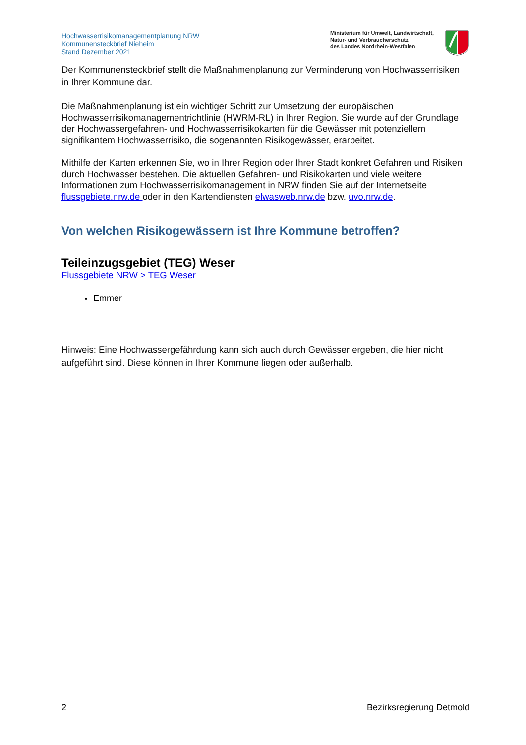Hochwasserrisikomanagementplanung NRW
Kommunensteckbrief Nieheim
Stand Dezember 2021
Ministerium für Umwelt, Landwirtschaft,
Natur- und Verbraucherschutz
des Landes Nordrhein-Westfalen
Der Kommunensteckbrief stellt die Maßnahmenplanung zur Verminderung von Hochwasserrisiken in Ihrer Kommune dar.
Die Maßnahmenplanung ist ein wichtiger Schritt zur Umsetzung der europäischen Hochwasserrisikomanagementrichtlinie (HWRM-RL) in Ihrer Region. Sie wurde auf der Grundlage der Hochwassergefahren- und Hochwasserrisikokarten für die Gewässer mit potenziellem signifikantem Hochwasserrisiko, die sogenannten Risikogewässer, erarbeitet.
Mithilfe der Karten erkennen Sie, wo in Ihrer Region oder Ihrer Stadt konkret Gefahren und Risiken durch Hochwasser bestehen. Die aktuellen Gefahren- und Risikokarten und viele weitere Informationen zum Hochwasserrisikomanagement in NRW finden Sie auf der Internetseite flussgebiete.nrw.de oder in den Kartendiensten elwasweb.nrw.de bzw. uvo.nrw.de.
Von welchen Risikogewässern ist Ihre Kommune betroffen?
Teileinzugsgebiet (TEG) Weser
Flussgebiete NRW > TEG Weser
Emmer
Hinweis: Eine Hochwassergefährdung kann sich auch durch Gewässer ergeben, die hier nicht aufgeführt sind. Diese können in Ihrer Kommune liegen oder außerhalb.
2 Bezirksregierung Detmold